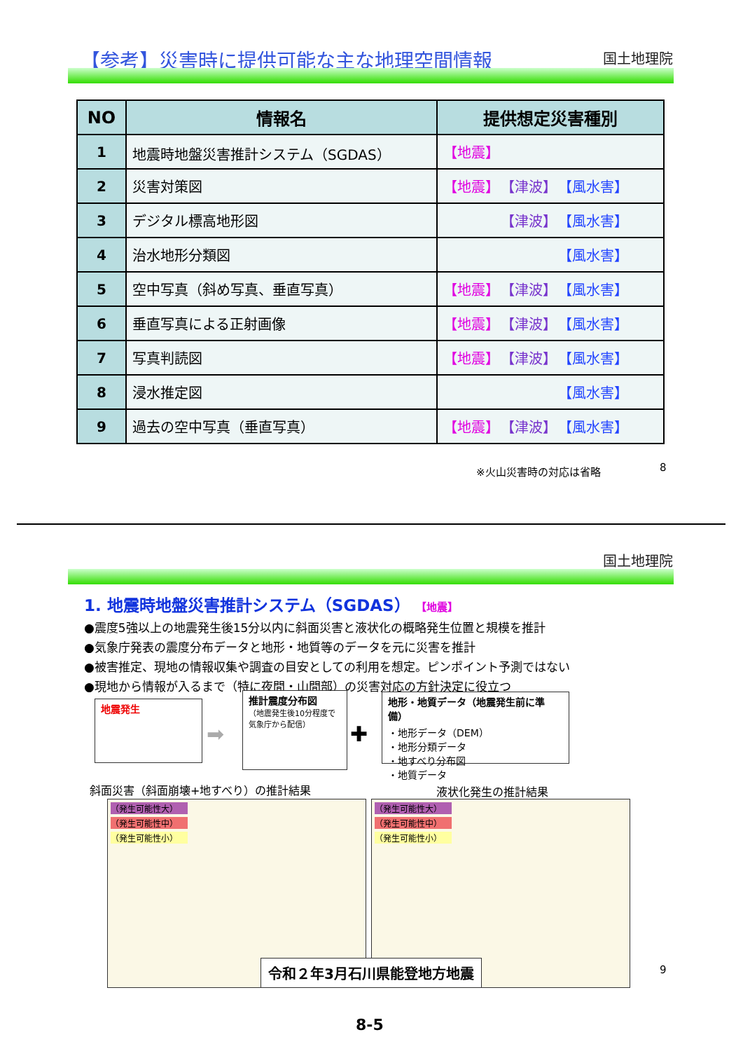【参考】災害時に提供可能な主な地理空間情報
国土地理院
| NO | 情報名 | 提供想定災害種別 |
| --- | --- | --- |
| 1 | 地震時地盤災害推計システム（SGDAS） | 【地震】 |
| 2 | 災害対策図 | 【地震】 【津波】 【風水害】 |
| 3 | デジタル標高地形図 | 【津波】 【風水害】 |
| 4 | 治水地形分類図 | 【風水害】 |
| 5 | 空中写真（斜め写真、垂直写真） | 【地震】 【津波】 【風水害】 |
| 6 | 垂直写真による正射画像 | 【地震】 【津波】 【風水害】 |
| 7 | 写真判読図 | 【地震】 【津波】 【風水害】 |
| 8 | 浸水推定図 | 【風水害】 |
| 9 | 過去の空中写真（垂直写真） | 【地震】 【津波】 【風水害】 |
※火山災害時の対応は省略 8
国土地理院
1. 地震時地盤災害推計システム（SGDAS） 【地震】
●震度5強以上の地震発生後15分以内に斜面災害と液状化の概略発生位置と規模を推計
●気象庁発表の震度分布データと地形・地質等のデータを元に災害を推計
●被害推定、現地の情報収集や調査の目安としての利用を想定。ピンポイント予測ではない
●現地から情報が入るまで（特に夜間・山間部）の災害対応の方針決定に役立つ
地震発生
➡
推計震度分布図
（地震発生後10分程度で気象庁から配信）
✚
地形・地質データ（地震発生前に準備）
・地形データ（DEM）
・地形分類データ
・地すべり分布図
・地質データ
斜面災害（斜面崩壊+地すべり）の推計結果
液状化発生の推計結果
（発生可能性大）
（発生可能性中）
（発生可能性小）
（発生可能性大）
（発生可能性中）
（発生可能性小）
令和２年3月石川県能登地方地震 9
8-5